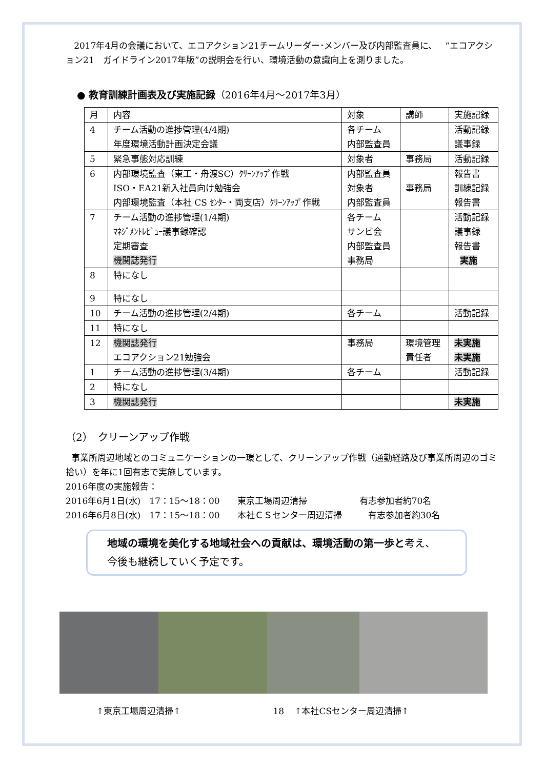2017年4月の会議において、エコアクション21チームリーダー･メンバー及び内部監査員に、 “エコアクション21　ガイドライン2017年版”の説明会を行い、環境活動の意識向上を測りました。
● 教育訓練計画表及び実施記録（2016年4月～2017年3月）
| 月 | 内容 | 対象 | 講師 | 実施記録 |
| 4 | チーム活動の進捗管理(4/4期) 年度環境活動計画決定会議 | 各チーム 内部監査員 | | 活動記録 議事録 |
| 5 | 緊急事態対応訓練 | 対象者 | 事務局 | 活動記録 |
| 6 | 内部環境監査（東工・舟渡SC）ｸﾘｰﾝｱｯﾌﾟ作戦 ISO・EA21新入社員向け勉強会 内部環境監査（本社 CS ｾﾝﾀｰ・両支店）ｸﾘｰﾝｱｯﾌﾟ作戦 | 内部監査員 対象者 内部監査員 | 事務局 | 報告書 訓練記録 報告書 |
| 7 | チーム活動の進捗管理(1/4期) ﾏﾈｼﾞﾒﾝﾄﾚﾋﾞｭｰ議事録確認 定期審査 機関誌発行 | 各チーム サンビ会 内部監査員 事務局 | | 活動記録 議事録 報告書 実施 |
| 8 | 特になし | | | |
| 9 | 特になし | | | |
| 10 | チーム活動の進捗管理(2/4期) | 各チーム | | 活動記録 |
| 11 | 特になし | | | |
| 12 | 機関誌発行 エコアクション21勉強会 | 事務局 | 環境管理 責任者 | 未実施 未実施 |
| 1 | チーム活動の進捗管理(3/4期) | 各チーム | | 活動記録 |
| 2 | 特になし | | | |
| 3 | 機関誌発行 | | | 未実施 |
（2）　クリーンアップ作戦
事業所周辺地域とのコミュニケーションの一環として、クリーンアップ作戦（通勤経路及び事業所周辺のゴミ拾い）を年に1回有志で実施しています。
2016年度の実施報告：
2016年6月1日(水)　17：15～18：00　　東京工場周辺清掃　　　　　　有志参加者約70名
2016年6月8日(水)　17：15～18：00　　本社ＣＳセンター周辺清掃　　　有志参加者約30名
地域の環境を美化する地域社会への貢献は、環境活動の第一歩と考え、
今後も継続していく予定です。
↑東京工場周辺清掃↑ 18 ↑本社CSセンター周辺清掃↑